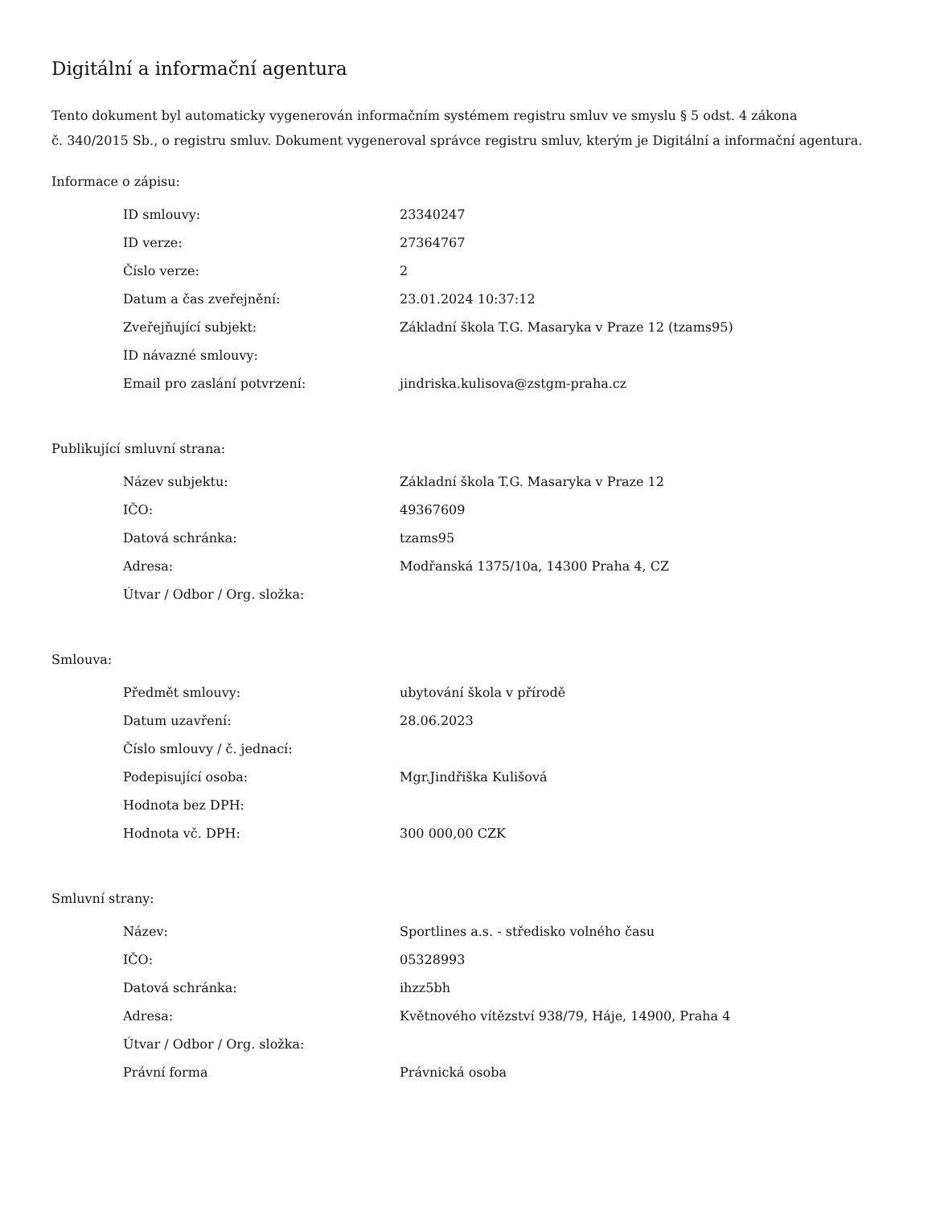Digitální a informační agentura
Tento dokument byl automaticky vygenerován informačním systémem registru smluv ve smyslu § 5 odst. 4 zákona
č. 340/2015 Sb., o registru smluv. Dokument vygeneroval správce registru smluv, kterým je Digitální a informační agentura.
Informace o zápisu:
| ID smlouvy: | 23340247 |
| ID verze: | 27364767 |
| Číslo verze: | 2 |
| Datum a čas zveřejnění: | 23.01.2024 10:37:12 |
| Zveřejňující subjekt: | Základní škola T.G. Masaryka v Praze 12 (tzams95) |
| ID návazné smlouvy: | |
| Email pro zaslání potvrzení: | jindriska.kulisova@zstgm-praha.cz |
Publikující smluvní strana:
| Název subjektu: | Základní škola T.G. Masaryka v Praze 12 |
| IČO: | 49367609 |
| Datová schránka: | tzams95 |
| Adresa: | Modřanská 1375/10a, 14300 Praha 4, CZ |
| Útvar / Odbor / Org. složka: | |
Smlouva:
| Předmět smlouvy: | ubytování škola v přírodě |
| Datum uzavření: | 28.06.2023 |
| Číslo smlouvy / č. jednací: | |
| Podepisující osoba: | Mgr.Jindřiška Kulišová |
| Hodnota bez DPH: | |
| Hodnota vč. DPH: | 300 000,00 CZK |
Smluvní strany:
| Název: | Sportlines a.s. - středisko volného času |
| IČO: | 05328993 |
| Datová schránka: | ihzz5bh |
| Adresa: | Květnového vítězství 938/79, Háje, 14900, Praha 4 |
| Útvar / Odbor / Org. složka: | |
| Právní forma | Právnická osoba |